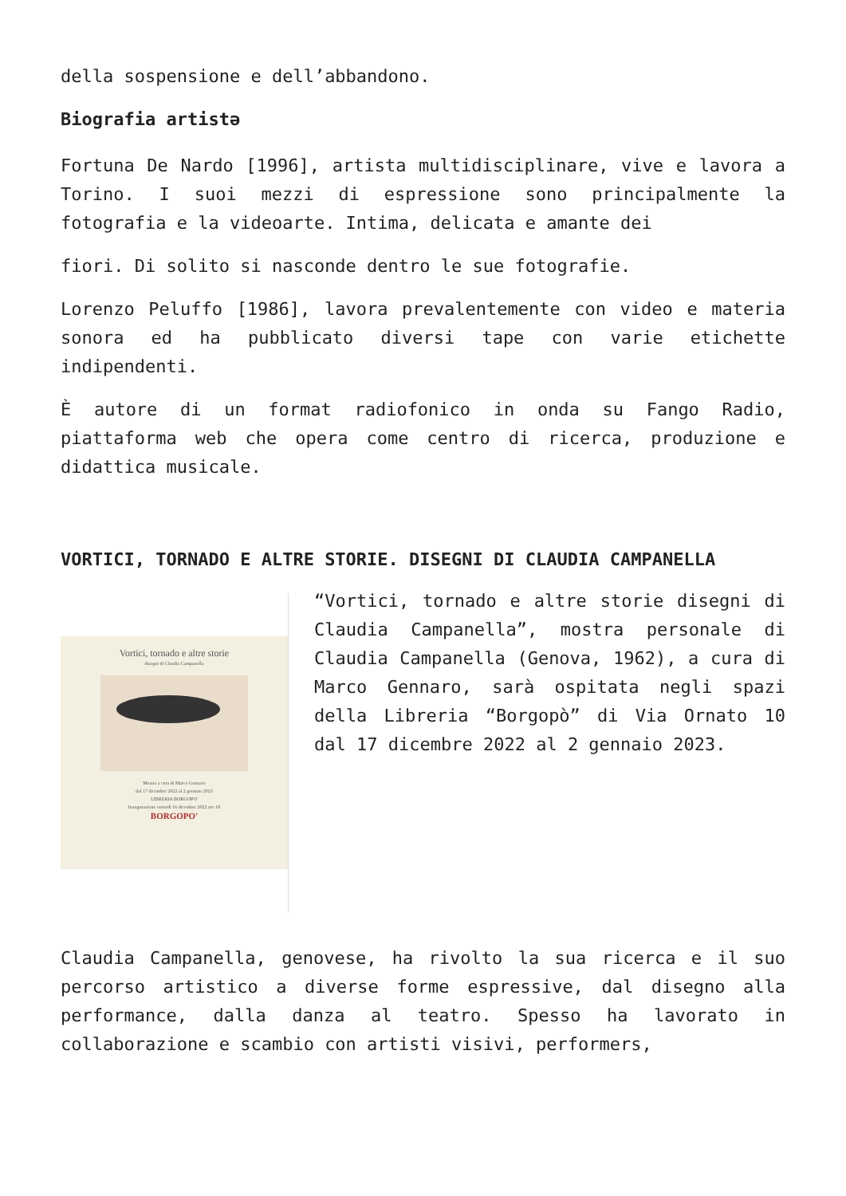della sospensione e dell’abbandono.
Biografia artistə
Fortuna De Nardo [1996], artista multidisciplinare, vive e lavora a Torino. I suoi mezzi di espressione sono principalmente la fotografia e la videoarte. Intima, delicata e amante dei
fiori. Di solito si nasconde dentro le sue fotografie.
Lorenzo Peluffo [1986], lavora prevalentemente con video e materia sonora ed ha pubblicato diversi tape con varie etichette indipendenti.
È autore di un format radiofonico in onda su Fango Radio, piattaforma web che opera come centro di ricerca, produzione e didattica musicale.
VORTICI, TORNADO E ALTRE STORIE. DISEGNI DI CLAUDIA CAMPANELLA
Vortici, tornado e altre storie
disegni di Claudia Campanella
Mostra a cura di Marco Gennaro
dal 17 dicembre 2022 al 2 gennaio 2023
LIBRERIA BORGOPO'
Inaugurazione venerdì 16 dicembre 2022 ore 18
BORGOPO'
“Vortici, tornado e altre storie disegni di Claudia Campanella”, mostra personale di Claudia Campanella (Genova, 1962), a cura di Marco Gennaro, sarà ospitata negli spazi della Libreria “Borgopò” di Via Ornato 10 dal 17 dicembre 2022 al 2 gennaio 2023.
Claudia Campanella, genovese, ha rivolto la sua ricerca e il suo percorso artistico a diverse forme espressive, dal disegno alla performance, dalla danza al teatro. Spesso ha lavorato in collaborazione e scambio con artisti visivi, performers,